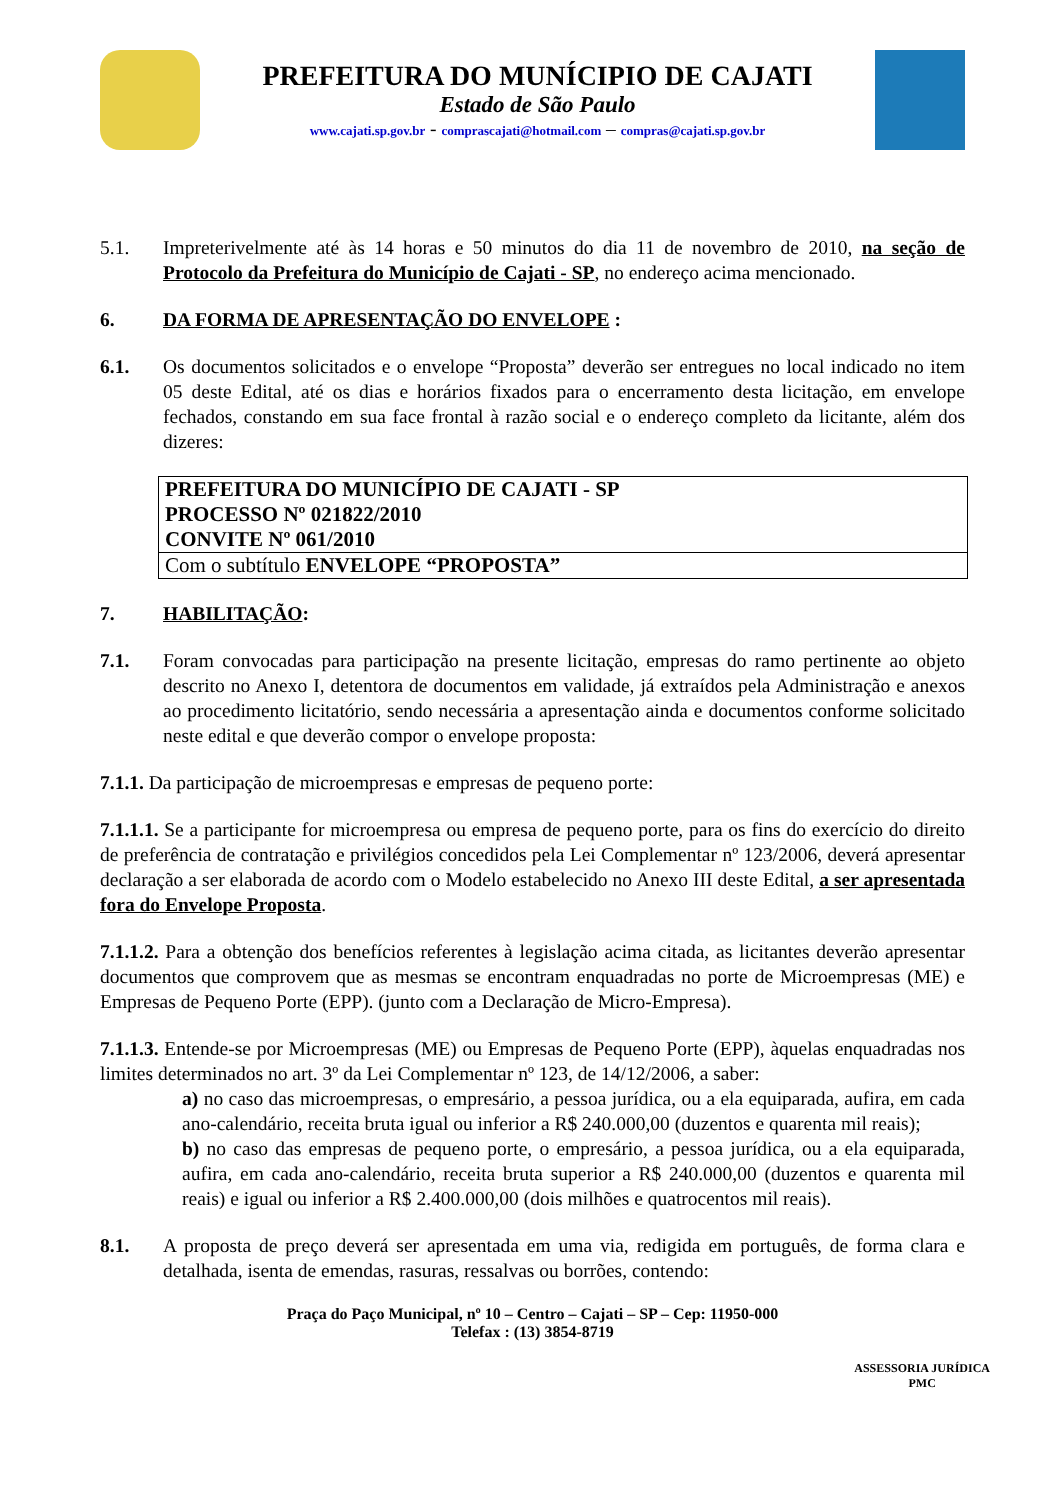PREFEITURA DO MUNÍCIPIO DE CAJATI
Estado de São Paulo
www.cajati.sp.gov.br - comprascajati@hotmail.com – compras@cajati.sp.gov.br
5.1. Impreterivelmente até às 14 horas e 50 minutos do dia 11 de novembro de 2010, na seção de Protocolo da Prefeitura do Município de Cajati - SP, no endereço acima mencionado.
6. DA FORMA DE APRESENTAÇÃO DO ENVELOPE :
6.1. Os documentos solicitados e o envelope “Proposta” deverão ser entregues no local indicado no item 05 deste Edital, até os dias e horários fixados para o encerramento desta licitação, em envelope fechados, constando em sua face frontal à razão social e o endereço completo da licitante, além dos dizeres:
| PREFEITURA DO MUNICÍPIO DE CAJATI - SP PROCESSO Nº 021822/2010 CONVITE Nº 061/2010 |
| Com o subtítulo ENVELOPE “PROPOSTA” |
7. HABILITAÇÃO:
7.1. Foram convocadas para participação na presente licitação, empresas do ramo pertinente ao objeto descrito no Anexo I, detentora de documentos em validade, já extraídos pela Administração e anexos ao procedimento licitatório, sendo necessária a apresentação ainda e documentos conforme solicitado neste edital e que deverão compor o envelope proposta:
7.1.1. Da participação de microempresas e empresas de pequeno porte:
7.1.1.1. Se a participante for microempresa ou empresa de pequeno porte, para os fins do exercício do direito de preferência de contratação e privilégios concedidos pela Lei Complementar nº 123/2006, deverá apresentar declaração a ser elaborada de acordo com o Modelo estabelecido no Anexo III deste Edital, a ser apresentada fora do Envelope Proposta.
7.1.1.2. Para a obtenção dos benefícios referentes à legislação acima citada, as licitantes deverão apresentar documentos que comprovem que as mesmas se encontram enquadradas no porte de Microempresas (ME) e Empresas de Pequeno Porte (EPP). (junto com a Declaração de Micro-Empresa).
7.1.1.3. Entende-se por Microempresas (ME) ou Empresas de Pequeno Porte (EPP), àquelas enquadradas nos limites determinados no art. 3º da Lei Complementar nº 123, de 14/12/2006, a saber:
a) no caso das microempresas, o empresário, a pessoa jurídica, ou a ela equiparada, aufira, em cada ano-calendário, receita bruta igual ou inferior a R$ 240.000,00 (duzentos e quarenta mil reais);
b) no caso das empresas de pequeno porte, o empresário, a pessoa jurídica, ou a ela equiparada, aufira, em cada ano-calendário, receita bruta superior a R$ 240.000,00 (duzentos e quarenta mil reais) e igual ou inferior a R$ 2.400.000,00 (dois milhões e quatrocentos mil reais).
8.1. A proposta de preço deverá ser apresentada em uma via, redigida em português, de forma clara e detalhada, isenta de emendas, rasuras, ressalvas ou borrões, contendo:
Praça do Paço Municipal, nº 10 – Centro – Cajati – SP – Cep: 11950-000
Telefax : (13) 3854-8719
ASSESSORIA JURÍDICA
PMC